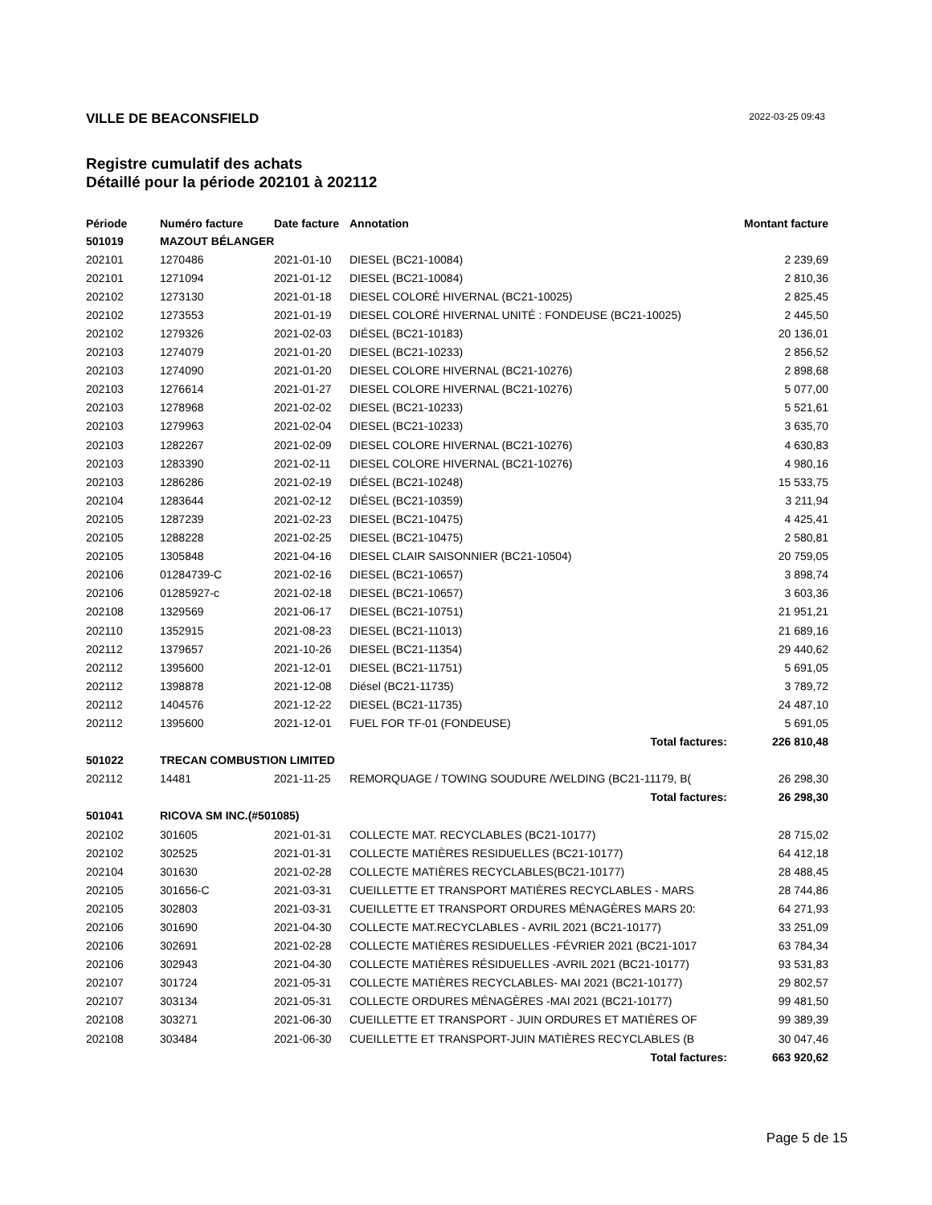VILLE DE BEACONSFIELD
2022-03-25 09:43
Registre cumulatif des achats
Détaillé pour la période 202101 à 202112
| Période | Numéro facture | Date facture | Annotation | Montant facture |
| --- | --- | --- | --- | --- |
| 501019 | MAZOUT BÉLANGER | | | |
| 202101 | 1270486 | 2021-01-10 | DIESEL (BC21-10084) | 2 239,69 |
| 202101 | 1271094 | 2021-01-12 | DIESEL (BC21-10084) | 2 810,36 |
| 202102 | 1273130 | 2021-01-18 | DIESEL COLORÉ HIVERNAL (BC21-10025) | 2 825,45 |
| 202102 | 1273553 | 2021-01-19 | DIESEL COLORÉ HIVERNAL UNITÉ : FONDEUSE (BC21-10025) | 2 445,50 |
| 202102 | 1279326 | 2021-02-03 | DIÉSEL (BC21-10183) | 20 136,01 |
| 202103 | 1274079 | 2021-01-20 | DIESEL (BC21-10233) | 2 856,52 |
| 202103 | 1274090 | 2021-01-20 | DIESEL COLORE HIVERNAL (BC21-10276) | 2 898,68 |
| 202103 | 1276614 | 2021-01-27 | DIESEL COLORE HIVERNAL (BC21-10276) | 5 077,00 |
| 202103 | 1278968 | 2021-02-02 | DIESEL (BC21-10233) | 5 521,61 |
| 202103 | 1279963 | 2021-02-04 | DIESEL (BC21-10233) | 3 635,70 |
| 202103 | 1282267 | 2021-02-09 | DIESEL COLORE HIVERNAL (BC21-10276) | 4 630,83 |
| 202103 | 1283390 | 2021-02-11 | DIESEL COLORE HIVERNAL (BC21-10276) | 4 980,16 |
| 202103 | 1286286 | 2021-02-19 | DIÉSEL (BC21-10248) | 15 533,75 |
| 202104 | 1283644 | 2021-02-12 | DIÉSEL (BC21-10359) | 3 211,94 |
| 202105 | 1287239 | 2021-02-23 | DIESEL (BC21-10475) | 4 425,41 |
| 202105 | 1288228 | 2021-02-25 | DIESEL (BC21-10475) | 2 580,81 |
| 202105 | 1305848 | 2021-04-16 | DIESEL CLAIR SAISONNIER (BC21-10504) | 20 759,05 |
| 202106 | 01284739-C | 2021-02-16 | DIESEL (BC21-10657) | 3 898,74 |
| 202106 | 01285927-c | 2021-02-18 | DIESEL (BC21-10657) | 3 603,36 |
| 202108 | 1329569 | 2021-06-17 | DIESEL (BC21-10751) | 21 951,21 |
| 202110 | 1352915 | 2021-08-23 | DIESEL (BC21-11013) | 21 689,16 |
| 202112 | 1379657 | 2021-10-26 | DIESEL (BC21-11354) | 29 440,62 |
| 202112 | 1395600 | 2021-12-01 | DIESEL (BC21-11751) | 5 691,05 |
| 202112 | 1398878 | 2021-12-08 | Diésel (BC21-11735) | 3 789,72 |
| 202112 | 1404576 | 2021-12-22 | DIESEL (BC21-11735) | 24 487,10 |
| 202112 | 1395600 | 2021-12-01 | FUEL FOR TF-01 (FONDEUSE) | 5 691,05 |
| | | | Total factures: | 226 810,48 |
| 501022 | TRECAN COMBUSTION LIMITED | | | |
| 202112 | 14481 | 2021-11-25 | REMORQUAGE / TOWING SOUDURE /WELDING (BC21-11179, B( | 26 298,30 |
| | | | Total factures: | 26 298,30 |
| 501041 | RICOVA SM INC.(#501085) | | | |
| 202102 | 301605 | 2021-01-31 | COLLECTE MAT. RECYCLABLES (BC21-10177) | 28 715,02 |
| 202102 | 302525 | 2021-01-31 | COLLECTE MATIÈRES RESIDUELLES (BC21-10177) | 64 412,18 |
| 202104 | 301630 | 2021-02-28 | COLLECTE MATIÈRES RECYCLABLES(BC21-10177) | 28 488,45 |
| 202105 | 301656-C | 2021-03-31 | CUEILLETTE ET TRANSPORT MATIÈRES RECYCLABLES - MARS | 28 744,86 |
| 202105 | 302803 | 2021-03-31 | CUEILLETTE ET TRANSPORT ORDURES MÉNAGÈRES MARS 20: | 64 271,93 |
| 202106 | 301690 | 2021-04-30 | COLLECTE MAT.RECYCLABLES - AVRIL 2021 (BC21-10177) | 33 251,09 |
| 202106 | 302691 | 2021-02-28 | COLLECTE MATIÈRES RESIDUELLES -FÉVRIER 2021 (BC21-1017 | 63 784,34 |
| 202106 | 302943 | 2021-04-30 | COLLECTE MATIÈRES RÉSIDUELLES -AVRIL 2021 (BC21-10177) | 93 531,83 |
| 202107 | 301724 | 2021-05-31 | COLLECTE MATIÈRES RECYCLABLES- MAI 2021 (BC21-10177) | 29 802,57 |
| 202107 | 303134 | 2021-05-31 | COLLECTE ORDURES MÉNAGÈRES -MAI 2021 (BC21-10177) | 99 481,50 |
| 202108 | 303271 | 2021-06-30 | CUEILLETTE ET TRANSPORT - JUIN ORDURES ET MATIÈRES OF | 99 389,39 |
| 202108 | 303484 | 2021-06-30 | CUEILLETTE ET TRANSPORT-JUIN MATIÈRES RECYCLABLES (B | 30 047,46 |
| | | | Total factures: | 663 920,62 |
Page 5 de 15